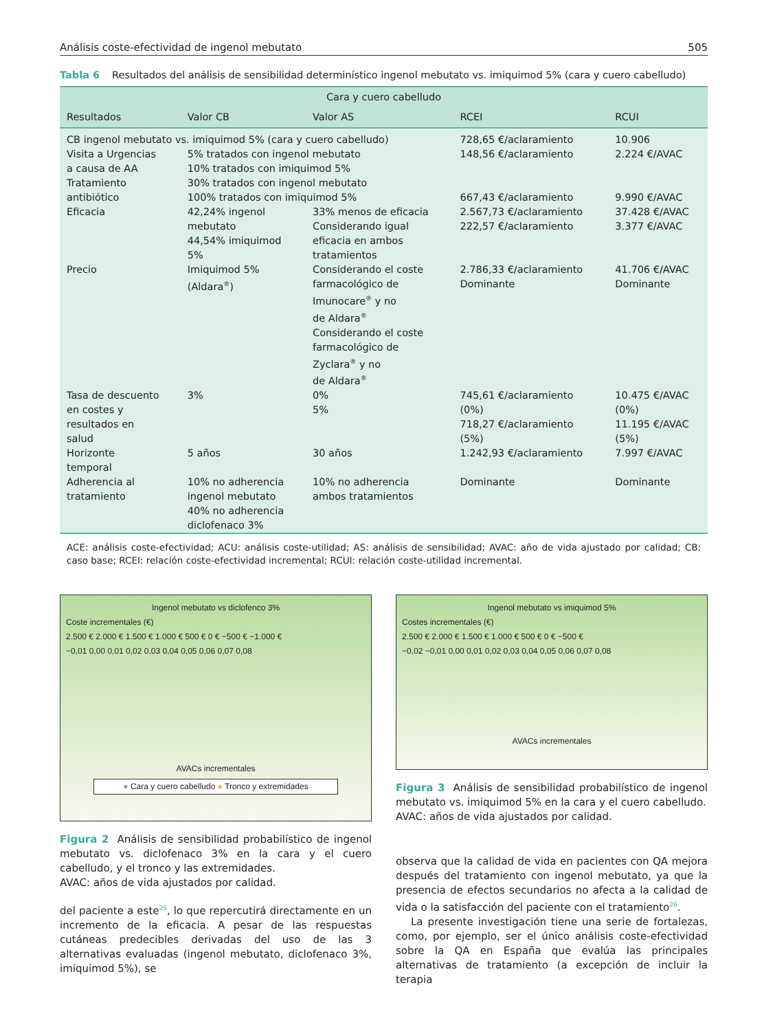Análisis coste-efectividad de ingenol mebutato 505
Tabla 6 Resultados del análisis de sensibilidad determinístico ingenol mebutato vs. imiquimod 5% (cara y cuero cabelludo)
| Cara y cuero cabelludo | | | | |
| --- | --- | --- | --- | --- |
| Resultados | Valor CB | Valor AS | RCEI | RCUI |
| CB ingenol mebutato vs. imiquimod 5% (cara y cuero cabelludo) | | | 728,65 €/aclaramiento | 10.906 |
| Visita a Urgencias a causa de AA | 5% tratados con ingenol mebutato 10% tratados con imiquimod 5% | | 148,56 €/aclaramiento | 2.224 €/AVAC |
| Tratamiento antibiótico | 30% tratados con ingenol mebutato 100% tratados con imiquimod 5% | | 667,43 €/aclaramiento | 9.990 €/AVAC |
| Eficacia | 42,24% ingenol mebutato 44,54% imiquimod 5% | 33% menos de eficacia Considerando igual eficacia en ambos tratamientos | 2.567,73 €/aclaramiento 222,57 €/aclaramiento | 37.428 €/AVAC 3.377 €/AVAC |
| Precio | Imiquimod 5% (Aldara<sup>®</sup>) | Considerando el coste farmacológico de Imunocare<sup>®</sup> y no de Aldara<sup>®</sup> Considerando el coste farmacológico de Zyclara<sup>®</sup> y no de Aldara<sup>®</sup> | 2.786,33 €/aclaramiento Dominante | 41.706 €/AVAC Dominante |
| Tasa de descuento en costes y resultados en salud | 3% | 0% 5% | 745,61 €/aclaramiento (0%) 718,27 €/aclaramiento (5%) | 10.475 €/AVAC (0%) 11.195 €/AVAC (5%) |
| Horizonte temporal | 5 años | 30 años | 1.242,93 €/aclaramiento | 7.997 €/AVAC |
| Adherencia al tratamiento | 10% no adherencia ingenol mebutato 40% no adherencia diclofenaco 3% | 10% no adherencia ambos tratamientos | Dominante | Dominante |
ACE: análisis coste-efectividad; ACU: análisis coste-utilidad; AS: análisis de sensibilidad; AVAC: año de vida ajustado por calidad; CB: caso base; RCEI: relación coste-efectividad incremental; RCUI: relación coste-utilidad incremental.
Ingenol mebutato vs diclofenco 3%
Coste incrementales (€)
2.500 € 2.000 € 1.500 € 1.000 € 500 € 0 € −500 € −1.000 €
−0,01 0,00 0,01 0,02 0,03 0,04 0,05 0,06 0,07 0,08
AVACs incrementales
● Cara y cuero cabelludo ● Tronco y extremidades
Figura 2 Análisis de sensibilidad probabilístico de ingenol mebutato vs. diclofenaco 3% en la cara y el cuero cabelludo, y el tronco y las extremidades.
AVAC: años de vida ajustados por calidad.
del paciente a este<sup>25</sup>, lo que repercutirá directamente en un incremento de la eficacia. A pesar de las respuestas cutáneas predecibles derivadas del uso de las 3 alternativas evaluadas (ingenol mebutato, diclofenaco 3%, imiquimod 5%), se
Ingenol mebutato vs imiquimod 5%
Costes incrementales (€)
2.500 € 2.000 € 1.500 € 1.000 € 500 € 0 € −500 €
−0,02 −0,01 0,00 0,01 0,02 0,03 0,04 0,05 0,06 0,07 0,08
AVACs incrementales
Figura 3 Análisis de sensibilidad probabilístico de ingenol mebutato vs. imiquimod 5% en la cara y el cuero cabelludo.
AVAC: años de vida ajustados por calidad.
observa que la calidad de vida en pacientes con QA mejora después del tratamiento con ingenol mebutato, ya que la presencia de efectos secundarios no afecta a la calidad de vida o la satisfacción del paciente con el tratamiento<sup>26</sup>.
La presente investigación tiene una serie de fortalezas, como, por ejemplo, ser el único análisis coste-efectividad sobre la QA en España que evalúa las principales alternativas de tratamiento (a excepción de incluir la terapia